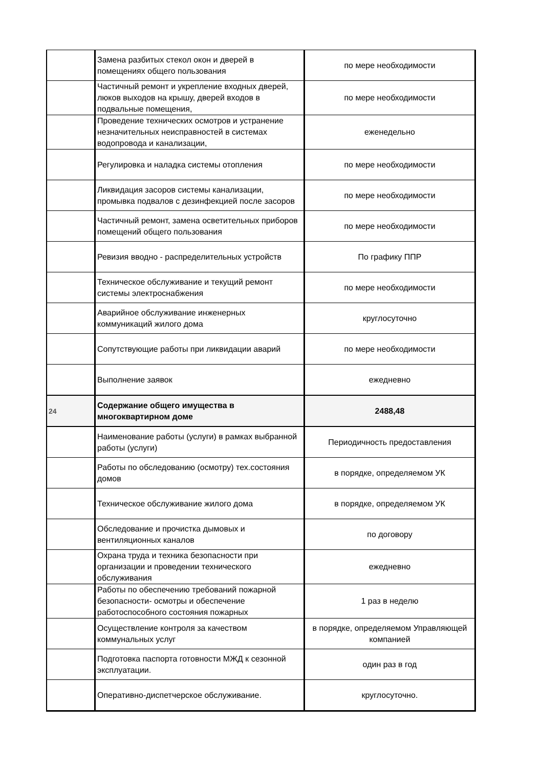| | Замена разбитых стекол окон и дверей в помещениях общего пользования | по мере необходимости |
| | Частичный ремонт и укрепление входных дверей, люков выходов на крышу, дверей входов в подвальные помещения, | по мере необходимости |
| | Проведение технических осмотров и устранение незначительных неисправностей в системах водопровода и канализации, | еженедельно |
| | Регулировка и наладка системы отопления | по мере необходимости |
| | Ликвидация засоров системы канализации, промывка подвалов с дезинфекцией после засоров | по мере необходимости |
| | Частичный ремонт, замена осветительных приборов помещений общего пользования | по мере необходимости |
| | Ревизия вводно - распределительных устройств | По графику ППР |
| | Техническое обслуживание и текущий ремонт системы электроснабжения | по мере необходимости |
| | Аварийное обслуживание инженерных коммуникаций жилого дома | круглосуточно |
| | Сопутствующие работы при ликвидации аварий | по мере необходимости |
| | Выполнение заявок | ежедневно |
| 24 | Содержание общего имущества в многоквартирном доме | 2488,48 |
| | Наименование работы (услуги) в рамках выбранной работы (услуги) | Периодичность предоставления |
| | Работы по обследованию (осмотру) тех.состояния домов | в порядке, определяемом УК |
| | Техническое обслуживание жилого дома | в порядке, определяемом УК |
| | Обследование и прочистка дымовых и вентиляционных каналов | по договору |
| | Охрана труда и техника безопасности при организации и проведении технического обслуживания | ежедневно |
| | Работы по обеспечению требований пожарной безопасности- осмотры и обеспечение работоспособного состояния пожарных | 1 раз в неделю |
| | Осуществление контроля за качеством коммунальных услуг | в порядке, определяемом Управляющей компанией |
| | Подготовка паспорта готовности МЖД к сезонной эксплуатации. | один раз в год |
| | Оперативно-диспетчерское обслуживание. | круглосуточно. |